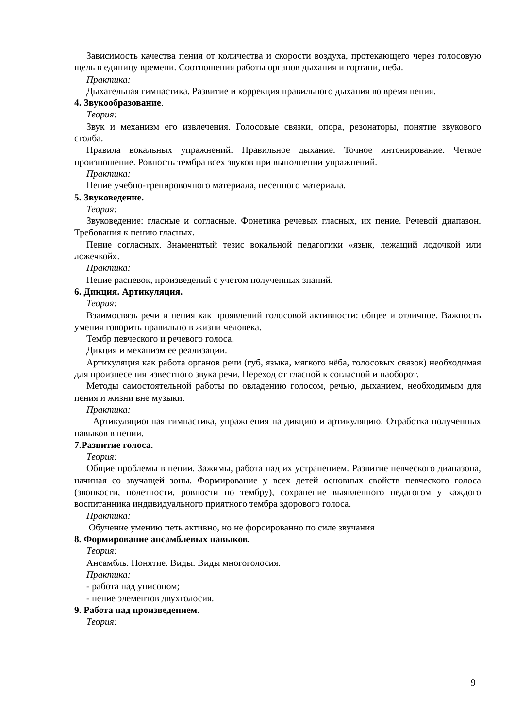Зависимость качества пения от количества и скорости воздуха, протекающего через голосовую щель в единицу времени. Соотношения работы органов дыхания и гортани, неба.
Практика:
Дыхательная гимнастика. Развитие и коррекция правильного дыхания во время пения.
4. Звукообразование.
Теория:
Звук и механизм его извлечения. Голосовые связки, опора, резонаторы, понятие звукового столба.
Правила вокальных упражнений. Правильное дыхание. Точное интонирование. Четкое произношение. Ровность тембра всех звуков при выполнении упражнений.
Практика:
Пение учебно-тренировочного материала, песенного материала.
5. Звуковедение.
Теория:
Звуковедение: гласные и согласные. Фонетика речевых гласных, их пение. Речевой диапазон. Требования к пению гласных.
Пение согласных. Знаменитый тезис вокальной педагогики «язык, лежащий лодочкой или ложечкой».
Практика:
Пение распевок, произведений с учетом полученных знаний.
6. Дикция. Артикуляция.
Теория:
Взаимосвязь речи и пения как проявлений голосовой активности: общее и отличное. Важность умения говорить правильно в жизни человека.
Тембр певческого и речевого голоса.
Дикция и механизм ее реализации.
Артикуляция как работа органов речи (губ, языка, мягкого нёба, голосовых связок) необходимая для произнесения известного звука речи. Переход от гласной к согласной и наоборот.
Методы самостоятельной работы по овладению голосом, речью, дыханием, необходимым для пения и жизни вне музыки.
Практика:
Артикуляционная гимнастика, упражнения на дикцию и артикуляцию. Отработка полученных навыков в пении.
7.Развитие голоса.
Теория:
Общие проблемы в пении. Зажимы, работа над их устранением. Развитие певческого диапазона, начиная со звучащей зоны. Формирование у всех детей основных свойств певческого голоса (звонкости, полетности, ровности по тембру), сохранение выявленного педагогом у каждого воспитанника индивидуального приятного тембра здорового голоса.
Практика:
Обучение умению петь активно, но не форсированно по силе звучания
8. Формирование ансамблевых навыков.
Теория:
Ансамбль. Понятие. Виды. Виды многоголосия.
Практика:
- работа над унисоном;
- пение элементов двухголосия.
9. Работа над произведением.
Теория:
9